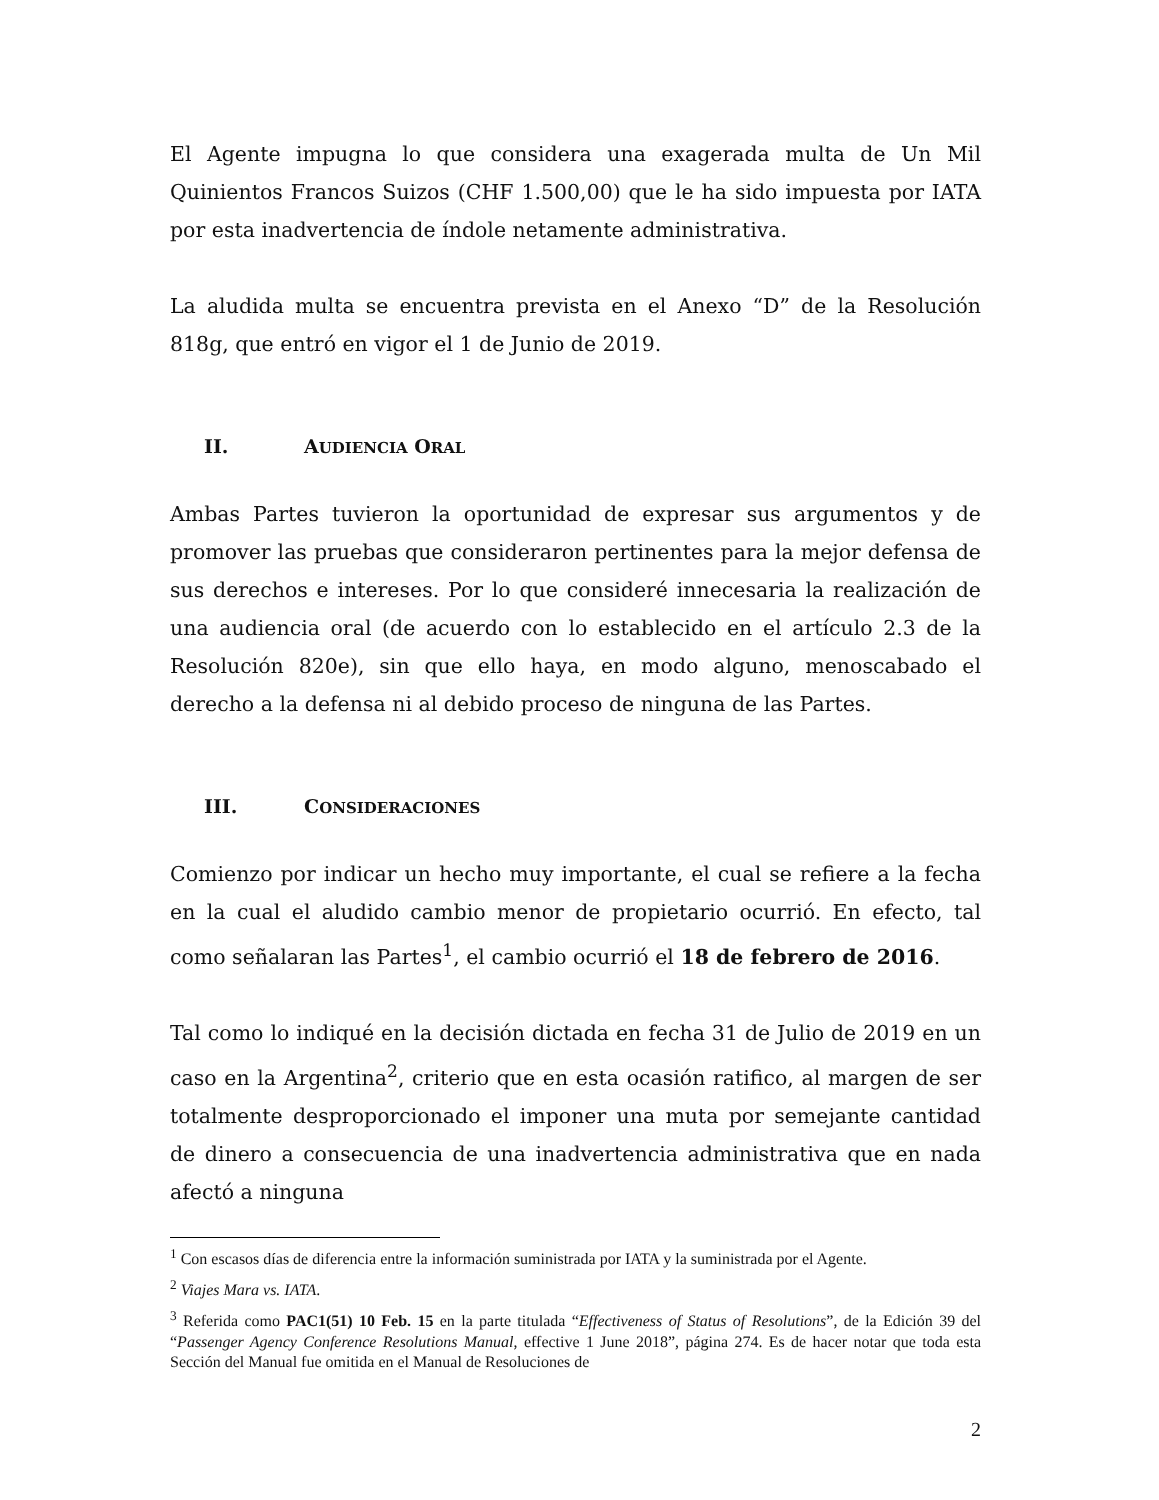El Agente impugna lo que considera una exagerada multa de Un Mil Quinientos Francos Suizos (CHF 1.500,00) que le ha sido impuesta por IATA por esta inadvertencia de índole netamente administrativa.
La aludida multa se encuentra prevista en el Anexo “D” de la Resolución 818g, que entró en vigor el 1 de Junio de 2019.
II. AUDIENCIA ORAL
Ambas Partes tuvieron la oportunidad de expresar sus argumentos y de promover las pruebas que consideraron pertinentes para la mejor defensa de sus derechos e intereses. Por lo que consideré innecesaria la realización de una audiencia oral (de acuerdo con lo establecido en el artículo 2.3 de la Resolución 820e), sin que ello haya, en modo alguno, menoscabado el derecho a la defensa ni al debido proceso de ninguna de las Partes.
III. CONSIDERACIONES
Comienzo por indicar un hecho muy importante, el cual se refiere a la fecha en la cual el aludido cambio menor de propietario ocurrió. En efecto, tal como señalaran las Partes<sup>1</sup>, el cambio ocurrió el 18 de febrero de 2016.
Tal como lo indiqué en la decisión dictada en fecha 31 de Julio de 2019 en un caso en la Argentina<sup>2</sup>, criterio que en esta ocasión ratifico, al margen de ser totalmente desproporcionado el imponer una muta por semejante cantidad de dinero a consecuencia de una inadvertencia administrativa que en nada afectó a ninguna
<sup>1</sup> Con escasos días de diferencia entre la información suministrada por IATA y la suministrada por el Agente.
<sup>2</sup> Viajes Mara vs. IATA.
<sup>3</sup> Referida como PAC1(51) 10 Feb. 15 en la parte titulada “Effectiveness of Status of Resolutions”, de la Edición 39 del “Passenger Agency Conference Resolutions Manual, effective 1 June 2018”, página 274. Es de hacer notar que toda esta Sección del Manual fue omitida en el Manual de Resoluciones de
2